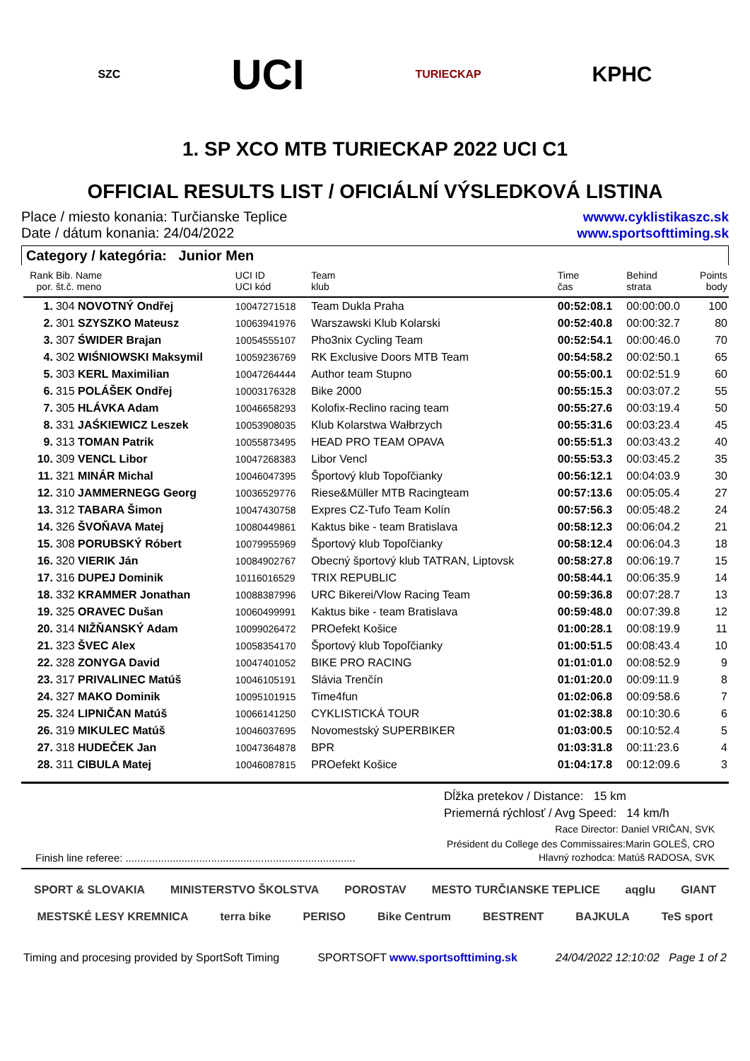SZC UCI TURIECKAP KPHC
1. SP XCO MTB TURIECKAP 2022 UCI C1
OFFICIAL RESULTS LIST / OFICIÁLNÍ VÝSLEDKOVÁ LISTINA
Place / miesto konania: Turčianske Teplice
Date / dátum konania: 24/04/2022
wwww.cyklistikaszc.sk
www.sportsofttiming.sk
Category / kategória: Junior Men
| Rank por. | Bib. Name št.č. meno | UCI ID UCI kód | Team klub | Time čas | Behind strata | Points body |
| --- | --- | --- | --- | --- | --- | --- |
| 1. | 304 NOVOTNÝ Ondřej | 10047271518 | Team Dukla Praha | 00:52:08.1 | 00:00:00.0 | 100 |
| 2. | 301 SZYSZKO Mateusz | 10063941976 | Warszawski Klub Kolarski | 00:52:40.8 | 00:00:32.7 | 80 |
| 3. | 307 ŚWIDER Brajan | 10054555107 | Pho3nix Cycling Team | 00:52:54.1 | 00:00:46.0 | 70 |
| 4. | 302 WIŚNIOWSKI Maksymil | 10059236769 | RK Exclusive Doors MTB Team | 00:54:58.2 | 00:02:50.1 | 65 |
| 5. | 303 KERL Maximilian | 10047264444 | Author team Stupno | 00:55:00.1 | 00:02:51.9 | 60 |
| 6. | 315 POLÁŠEK Ondřej | 10003176328 | Bike 2000 | 00:55:15.3 | 00:03:07.2 | 55 |
| 7. | 305 HLÁVKA Adam | 10046658293 | Kolofix-Reclino racing team | 00:55:27.6 | 00:03:19.4 | 50 |
| 8. | 331 JAŚKIEWICZ Leszek | 10053908035 | Klub Kolarstwa Wałbrzych | 00:55:31.6 | 00:03:23.4 | 45 |
| 9. | 313 TOMAN Patrik | 10055873495 | HEAD PRO TEAM OPAVA | 00:55:51.3 | 00:03:43.2 | 40 |
| 10. | 309 VENCL Libor | 10047268383 | Libor Vencl | 00:55:53.3 | 00:03:45.2 | 35 |
| 11. | 321 MINÁR Michal | 10046047395 | Športový klub Topoľčianky | 00:56:12.1 | 00:04:03.9 | 30 |
| 12. | 310 JAMMERNEGG Georg | 10036529776 | Riese&Müller MTB Racingteam | 00:57:13.6 | 00:05:05.4 | 27 |
| 13. | 312 TABARA Šimon | 10047430758 | Expres CZ-Tufo Team Kolín | 00:57:56.3 | 00:05:48.2 | 24 |
| 14. | 326 ŠVOŇAVA Matej | 10080449861 | Kaktus bike - team Bratislava | 00:58:12.3 | 00:06:04.2 | 21 |
| 15. | 308 PORUBSKÝ Róbert | 10079955969 | Športový klub Topoľčianky | 00:58:12.4 | 00:06:04.3 | 18 |
| 16. | 320 VIERIK Ján | 10084902767 | Obecný športový klub TATRAN, Liptovsk | 00:58:27.8 | 00:06:19.7 | 15 |
| 17. | 316 DUPEJ Dominik | 10116016529 | TRIX REPUBLIC | 00:58:44.1 | 00:06:35.9 | 14 |
| 18. | 332 KRAMMER Jonathan | 10088387996 | URC Bikerei/Vlow Racing Team | 00:59:36.8 | 00:07:28.7 | 13 |
| 19. | 325 ORAVEC Dušan | 10060499991 | Kaktus bike - team Bratislava | 00:59:48.0 | 00:07:39.8 | 12 |
| 20. | 314 NIŽŇANSKÝ Adam | 10099026472 | PROefekt Košice | 01:00:28.1 | 00:08:19.9 | 11 |
| 21. | 323 ŠVEC Alex | 10058354170 | Športový klub Topoľčianky | 01:00:51.5 | 00:08:43.4 | 10 |
| 22. | 328 ZONYGA David | 10047401052 | BIKE PRO RACING | 01:01:01.0 | 00:08:52.9 | 9 |
| 23. | 317 PRIVALINEC Matúš | 10046105191 | Slávia Trenčín | 01:01:20.0 | 00:09:11.9 | 8 |
| 24. | 327 MAKO Dominik | 10095101915 | Time4fun | 01:02:06.8 | 00:09:58.6 | 7 |
| 25. | 324 LIPNIČAN Matúš | 10066141250 | CYKLISTICKÁ TOUR | 01:02:38.8 | 00:10:30.6 | 6 |
| 26. | 319 MIKULEC Matúš | 10046037695 | Novomestský SUPERBIKER | 01:03:00.5 | 00:10:52.4 | 5 |
| 27. | 318 HUDEČEK Jan | 10047364878 | BPR | 01:03:31.8 | 00:11:23.6 | 4 |
| 28. | 311 CIBULA Matej | 10046087815 | PROefekt Košice | 01:04:17.8 | 00:12:09.6 | 3 |
Dĺžka pretekov / Distance: 15 km
Priemerná rýchlosť / Avg Speed: 14 km/h
Race Director: Daniel VRIČAN, SVK
Président du College des Commissaires:Marin GOLEŠ, CRO
Finish line referee: .............................................................................. Hlavný rozhodca: Matúš RADOSA, SVK
SPORT & SLOVAKIA MINISTERSTVO ŠKOLSTVA POROSTAV MESTO TURČIANSKE TEPLICE aqglu GIANT MESTSKÉ LESY KREMNICA terra bike PERISO Bike Centrum BESTRENT BAJKULA TeS sport
Timing and procesing provided by SportSoft Timing SPORTSOFT www.sportsofttiming.sk 24/04/2022 12:10:02 Page 1 of 2